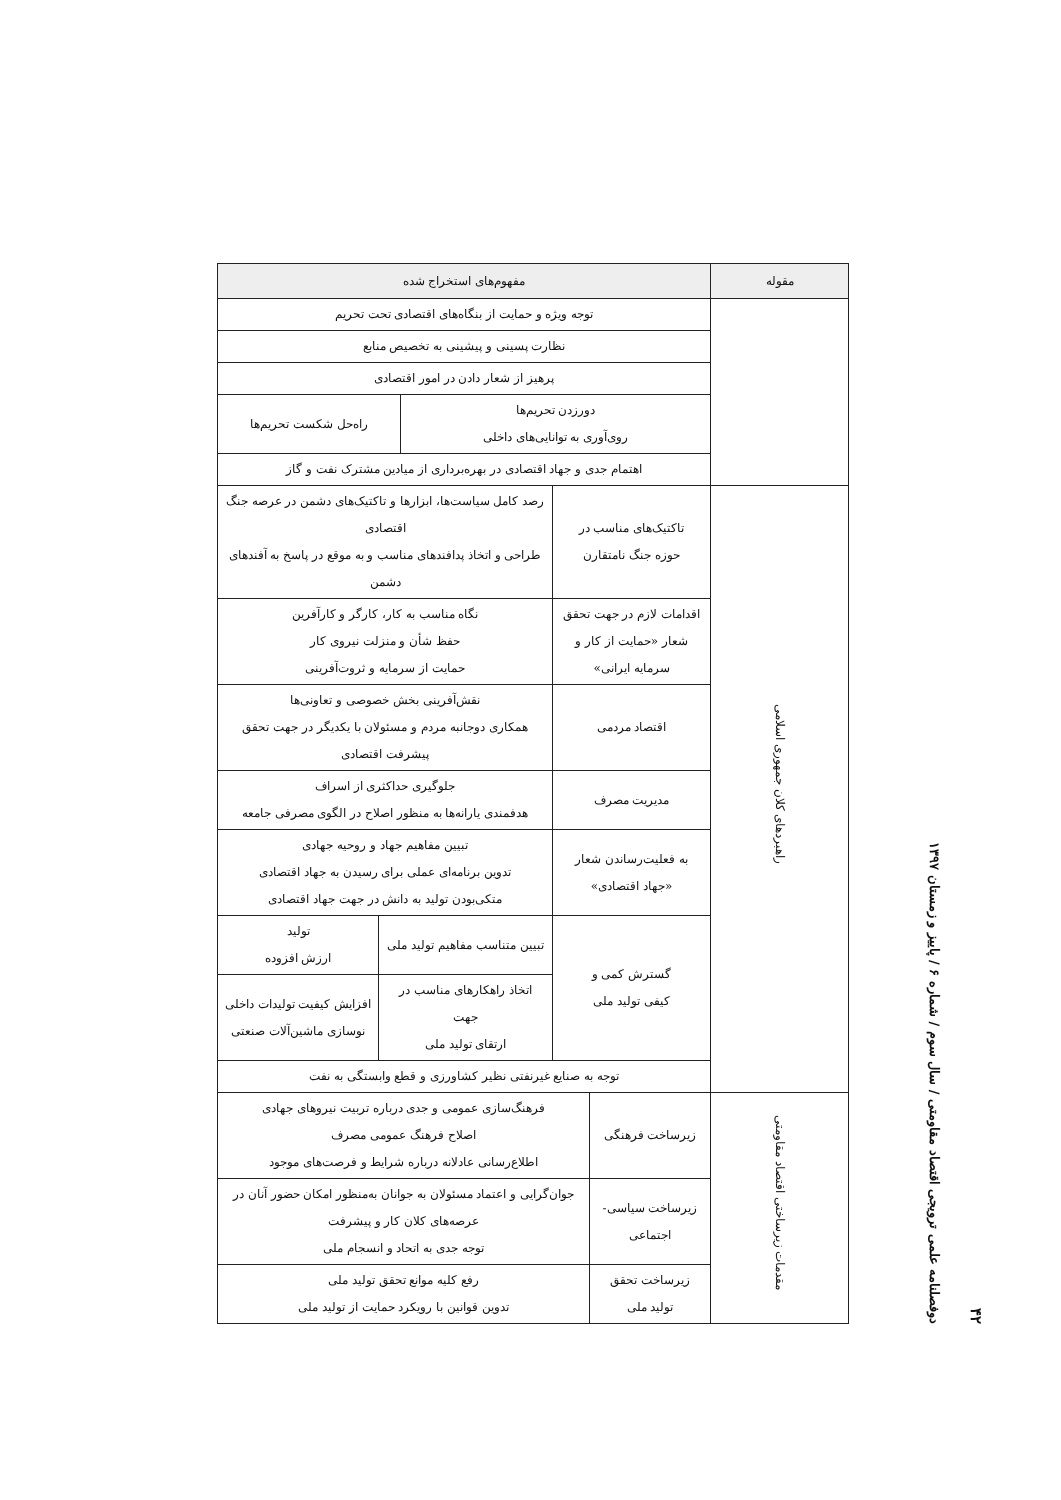۴۲
دوفصلنامه علمی ترویجی اقتصاد مقاومتی / سال سوم / شماره ۶ / پاییز و زمستان ۱۳۹۷
| مقوله | مفهوم‌های استخراج شده |
| --- | --- |
| | / توجه ویژه و حمایت از بنگاه‌های اقتصادی تحت تحریم / / / نظارت پسینی و پیشینی به تخصیص منابع / / / پرهیز از شعار دادن در امور اقتصادی / / / دورزدن تحریم‌ها روی‌آوری به توانایی‌های داخلی / راه‌حل شکست تحریم‌ها / / اهتمام جدی و جهاد اقتصادی در بهره‌برداری از میادین مشترک نفت و گاز / / |
| راهبردهای کلان جمهوری اسلامی | / تاکتیک‌های مناسب در حوزه جنگ نامتقارن / رصد کامل سیاست‌ها، ابزارها و تاکتیک‌های دشمن در عرصه جنگ اقتصادی طراحی و اتخاذ پدافندهای مناسب و به موقع در پاسخ به آفندهای دشمن / / / اقدامات لازم در جهت تحقق شعار «حمایت از کار و سرمایه ایرانی» / نگاه مناسب به کار، کارگر و کارآفرین حفظ شأن و منزلت نیروی کار حمایت از سرمایه و ثروت‌آفرینی / / / اقتصاد مردمی / نقش‌آفرینی بخش خصوصی و تعاونی‌ها همکاری دوجانبه مردم و مسئولان با یکدیگر در جهت تحقق پیشرفت اقتصادی / / / مدیریت مصرف / جلوگیری حداکثری از اسراف هدفمندی یارانه‌ها به منظور اصلاح در الگوی مصرفی جامعه / / / به فعلیت‌رساندن شعار «جهاد اقتصادی» / تبیین مفاهیم جهاد و روحیه جهادی تدوین برنامه‌ای عملی برای رسیدن به جهاد اقتصادی متکی‌بودن تولید به دانش در جهت جهاد اقتصادی / / / گسترش کمی و کیفی تولید ملی / تبیین متناسب مفاهیم تولید ملی / تولید ارزش افزوده / / / اتخاذ راهکارهای مناسب در جهت ارتقای تولید ملی / افزایش کیفیت تولیدات داخلی نوسازی ماشین‌آلات صنعتی / / توجه به صنایع غیرنفتی نظیر کشاورزی و قطع وابستگی به نفت / / / |
| مقدمات زیرساختی اقتصاد مقاومتی | / زیرساخت فرهنگی / فرهنگ‌سازی عمومی و جدی درباره تربیت نیروهای جهادی اصلاح فرهنگ عمومی مصرف اطلاع‌رسانی عادلانه درباره شرایط و فرصت‌های موجود / / زیرساخت سیاسی- اجتماعی / جوان‌گرایی و اعتماد مسئولان به جوانان به‌منظور امکان حضور آنان در عرصه‌های کلان کار و پیشرفت توجه جدی به اتحاد و انسجام ملی / / زیرساخت تحقق تولید ملی / رفع کلیه موانع تحقق تولید ملی تدوین قوانین با رویکرد حمایت از تولید ملی / |